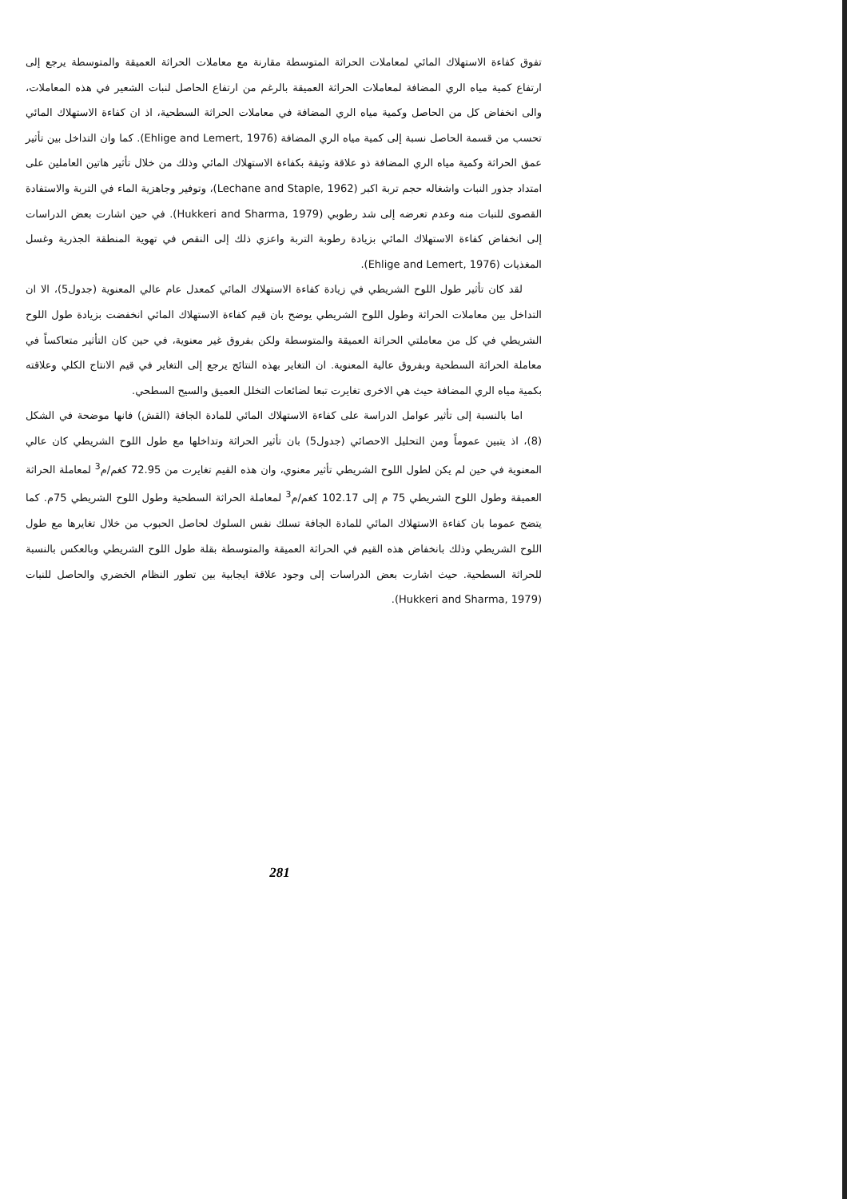تفوق كفاءة الاستهلاك المائي لمعاملات الحراثة المتوسطة مقارنة مع معاملات الحراثة العميقة والمتوسطة يرجع إلى ارتفاع كمية مياه الري المضافة لمعاملات الحراثة العميقة بالرغم من ارتفاع الحاصل لنبات الشعير في هذه المعاملات، والى انخفاض كل من الحاصل وكمية مياه الري المضافة في معاملات الحراثة السطحية، اذ ان كفاءة الاستهلاك المائي تحسب من قسمة الحاصل نسبة إلى كمية مياه الري المضافة (Ehlige and Lemert, 1976). كما وان التداخل بين تأثير عمق الحراثة وكمية مياه الري المضافة ذو علاقة وثيقة بكفاءة الاستهلاك المائي وذلك من خلال تأثير هاتين العاملين على امتداد جذور النبات واشغاله حجم تربة اكبر (Lechane and Staple, 1962)، وتوفير وجاهزية الماء في التربة والاستفادة القصوى للنبات منه وعدم تعرضه إلى شد رطوبي (Hukkeri and Sharma, 1979). في حين اشارت بعض الدراسات إلى انخفاض كفاءة الاستهلاك المائي بزيادة رطوبة التربة واعزي ذلك إلى النقص في تهوية المنطقة الجذرية وغسل المغذيات (Ehlige and Lemert, 1976).
لقد كان تأثير طول اللوح الشريطي في زيادة كفاءة الاستهلاك المائي كمعدل عام عالي المعنوية (جدول5)، الا ان التداخل بين معاملات الحراثة وطول اللوح الشريطي يوضح بان قيم كفاءة الاستهلاك المائي انخفضت بزيادة طول اللوح الشريطي في كل من معاملتي الحراثة العميقة والمتوسطة ولكن بفروق غير معنوية، في حين كان التأثير متعاكساً في معاملة الحراثة السطحية وبفروق عالية المعنوية. ان التغاير بهذه النتائج يرجع إلى التغاير في قيم الانتاج الكلي وعلاقته بكمية مياه الري المضافة حيث هي الاخرى تغايرت تبعا لضائعات التخلل العميق والسيح السطحي.
اما بالنسبة إلى تأثير عوامل الدراسة على كفاءة الاستهلاك المائي للمادة الجافة (القش) فانها موضحة في الشكل (8)، اذ يتبين عموماً ومن التحليل الاحصائي (جدول5) بان تأثير الحراثة وتداخلها مع طول اللوح الشريطي كان عالي المعنوية في حين لم يكن لطول اللوح الشريطي تأثير معنوي، وان هذه القيم تغايرت من 72.95 كغم/م<sup>3</sup> لمعاملة الحراثة العميقة وطول اللوح الشريطي 75 م إلى 102.17 كغم/م<sup>3</sup> لمعاملة الحراثة السطحية وطول اللوح الشريطي 75م. كما يتضح عموما بان كفاءة الاستهلاك المائي للمادة الجافة تسلك نفس السلوك لحاصل الحبوب من خلال تغايرها مع طول اللوح الشريطي وذلك بانخفاض هذه القيم في الحراثة العميقة والمتوسطة بقلة طول اللوح الشريطي وبالعكس بالنسبة للحراثة السطحية. حيث اشارت بعض الدراسات إلى وجود علاقة ايجابية بين تطور النظام الخضري والحاصل للنبات (Hukkeri and Sharma, 1979).
281